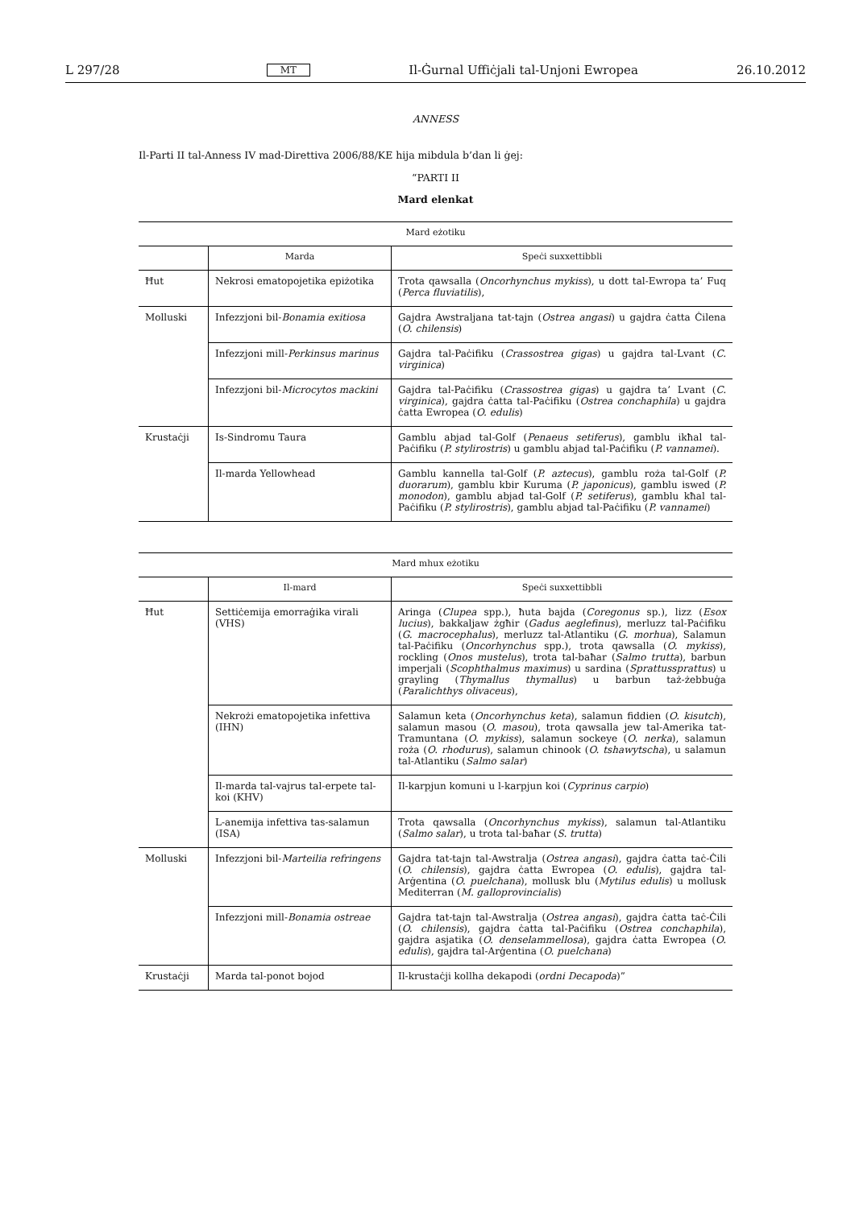L 297/28 MT Il-Ġurnal Uffiċjali tal-Unjoni Ewropea 26.10.2012
ANNESS
Il-Parti II tal-Anness IV mad-Direttiva 2006/88/KE hija mibdula b’dan li ġej:
“PARTI II
Mard elenkat
| Mard eżotiku | | |
| --- | --- | --- |
| | Marda | Speċi suxxettibbli |
| Ħut | Nekrosi ematopojetika epiżotika | Trota qawsalla ( Oncorhynchus mykiss ), u dott tal-Ewropa ta’ Fuq ( Perca fluviatilis ), |
| Molluski | Infezzjoni bil- Bonamia exitiosa | Gajdra Awstraljana tat-tajn ( Ostrea angasi ) u gajdra ċatta Ċilena ( O. chilensis ) |
| | Infezzjoni mill- Perkinsus marinus | Gajdra tal-Paċifiku ( Crassostrea gigas ) u gajdra tal-Lvant ( C. virginica ) |
| | Infezzjoni bil- Microcytos mackini | Gajdra tal-Paċifiku ( Crassostrea gigas ) u gajdra ta’ Lvant ( C. virginica ), gajdra ċatta tal-Paċifiku ( Ostrea conchaphila ) u gajdra ċatta Ewropea ( O. edulis ) |
| Krustaċji | Is-Sindromu Taura | Gamblu abjad tal-Golf ( Penaeus setiferus ), gamblu ikħal tal-Paċifiku ( P. stylirostris ) u gamblu abjad tal-Paċifiku ( P. vannamei ). |
| | Il-marda Yellowhead | Gamblu kannella tal-Golf ( P. aztecus ), gamblu roża tal-Golf ( P. duorarum ), gamblu kbir Kuruma ( P. japonicus ), gamblu iswed ( P. monodon ), gamblu abjad tal-Golf ( P. setiferus ), gamblu kħal tal-Paċifiku ( P. stylirostris ), gamblu abjad tal-Paċifiku ( P. vannamei ) |
| Mard mhux eżotiku | | |
| --- | --- | --- |
| | Il-mard | Speċi suxxettibbli |
| Ħut | Settiċemija emorraġika virali (VHS) | Aringa ( Clupea spp.), ħuta bajda ( Coregonus sp.), lizz ( Esox lucius ), bakkaljaw żgħir ( Gadus aeglefinus ), merluzz tal-Paċifiku ( G. macrocephalus ), merluzz tal-Atlantiku ( G. morhua ), Salamun tal-Paċifiku ( Oncorhynchus spp.), trota qawsalla ( O. mykiss ), rockling ( Onos mustelus ), trota tal-baħar ( Salmo trutta ), barbun imperjali ( Scophthalmus maximus ) u sardina ( Sprattussprattus ) u grayling ( Thymallus thymallus ) u barbun taż-żebbuġa ( Paralichthys olivaceus ), |
| | Nekrożi ematopojetika infettiva (IHN) | Salamun keta ( Oncorhynchus keta ), salamun fiddien ( O. kisutch ), salamun masou ( O. masou ), trota qawsalla jew tal-Amerika tat-Tramuntana ( O. mykiss ), salamun sockeye ( O. nerka ), salamun roża ( O. rhodurus ), salamun chinook ( O. tshawytscha ), u salamun tal-Atlantiku ( Salmo salar ) |
| | Il-marda tal-vajrus tal-erpete tal-koi (KHV) | Il-karpjun komuni u l-karpjun koi ( Cyprinus carpio ) |
| | L-anemija infettiva tas-salamun (ISA) | Trota qawsalla ( Oncorhynchus mykiss ), salamun tal-Atlantiku ( Salmo salar ), u trota tal-baħar ( S. trutta ) |
| Molluski | Infezzjoni bil- Marteilia refringens | Gajdra tat-tajn tal-Awstralja ( Ostrea angasi ), gajdra ċatta taċ-Ċili ( O. chilensis ), gajdra ċatta Ewropea ( O. edulis ), gajdra tal-Arġentina ( O. puelchana ), mollusk blu ( Mytilus edulis ) u mollusk Mediterran ( M. galloprovincialis ) |
| | Infezzjoni mill- Bonamia ostreae | Gajdra tat-tajn tal-Awstralja ( Ostrea angasi ), gajdra ċatta taċ-Ċili ( O. chilensis ), gajdra ċatta tal-Paċifiku ( Ostrea conchaphila ), gajdra asjatika ( O. denselammellosa ), gajdra ċatta Ewropea ( O. edulis ), gajdra tal-Arġentina ( O. puelchana ) |
| Krustaċji | Marda tal-ponot bojod | Il-krustaċji kollha dekapodi ( ordni Decapoda )” |